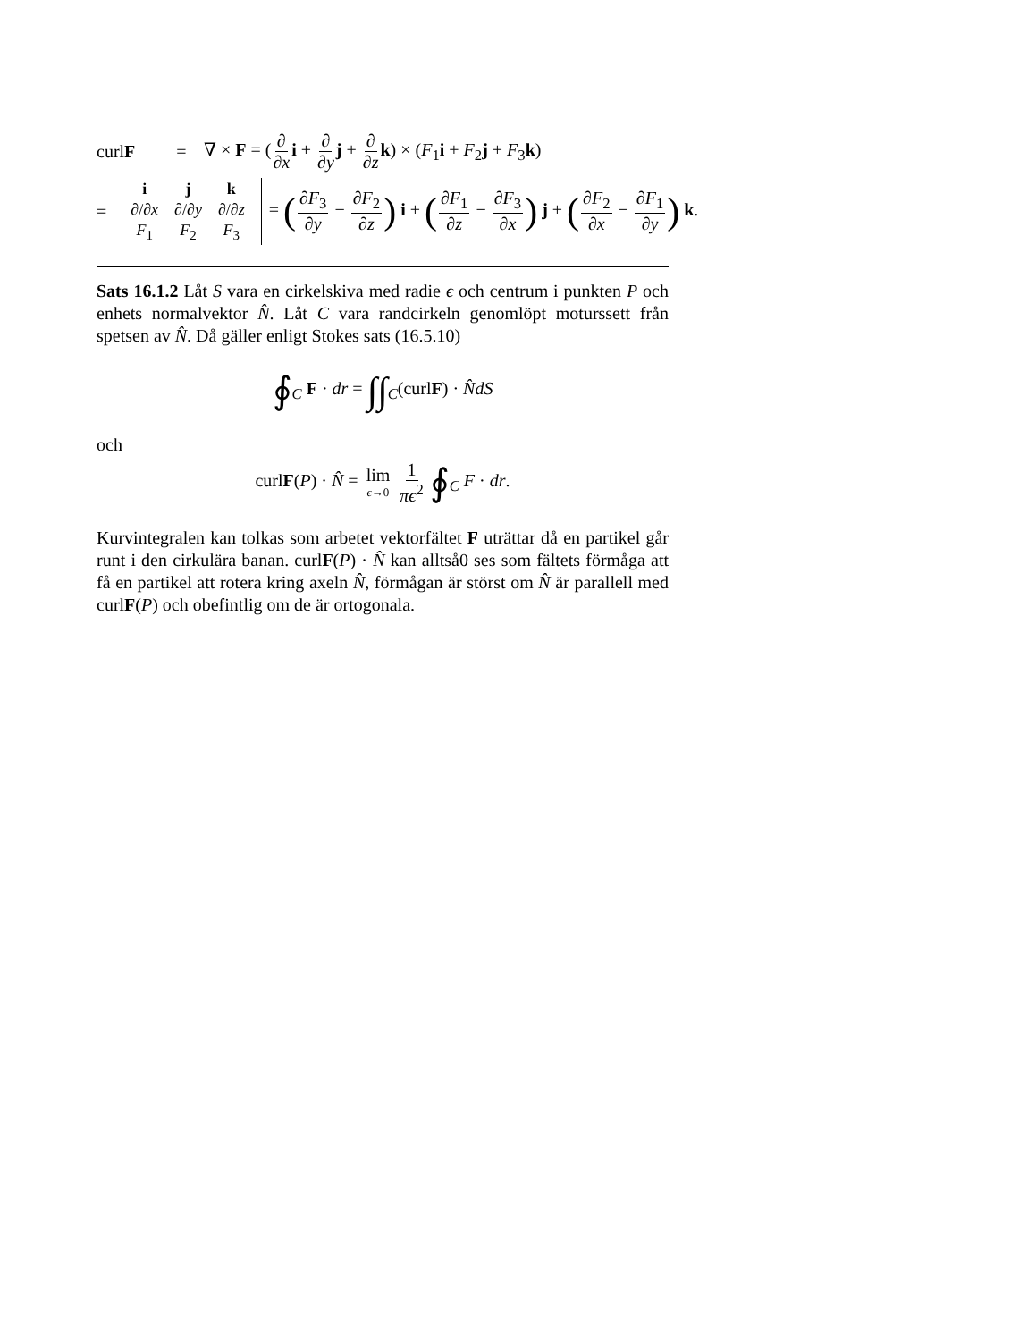curlF = ∇ × F = (∂ ∂x i + ∂ ∂y j + ∂ ∂z k) × (F<sub>1</sub>i + F<sub>2</sub>j + F<sub>3</sub>k)
=
| i | j | k |
| ∂/∂ x | ∂/∂ y | ∂/∂ z |
| F<sub>1</sub> | F<sub>2</sub> | F<sub>3</sub> |
= (∂F<sub>3</sub> ∂y − ∂F<sub>2</sub> ∂z) i + (∂F<sub>1</sub> ∂z − ∂F<sub>3</sub> ∂x) j + (∂F<sub>2</sub> ∂x − ∂F<sub>1</sub> ∂y) k.
Sats 16.1.2 Låt S vara en cirkelskiva med radie ϵ och centrum i punkten P och enhets normalvektor N̂. Låt C vara randcirkeln genomlöpt moturssett från spetsen av N̂. Då gäller enligt Stokes sats (16.5.10)
∮<sub>C</sub> F · dr = ∫∫<sub>C</sub>(curlF) · N̂dS
och
curlF(P) · N̂ = lim ϵ→0 1 πϵ<sup>2</sup> ∮<sub>C</sub> F · dr.
Kurvintegralen kan tolkas som arbetet vektorfältet F uträttar då en partikel går runt i den cirkulära banan. curlF(P) · N̂ kan alltså0 ses som fältets förmåga att få en partikel att rotera kring axeln N̂, förmågan är störst om N̂ är parallell med curlF(P) och obefintlig om de är ortogonala.